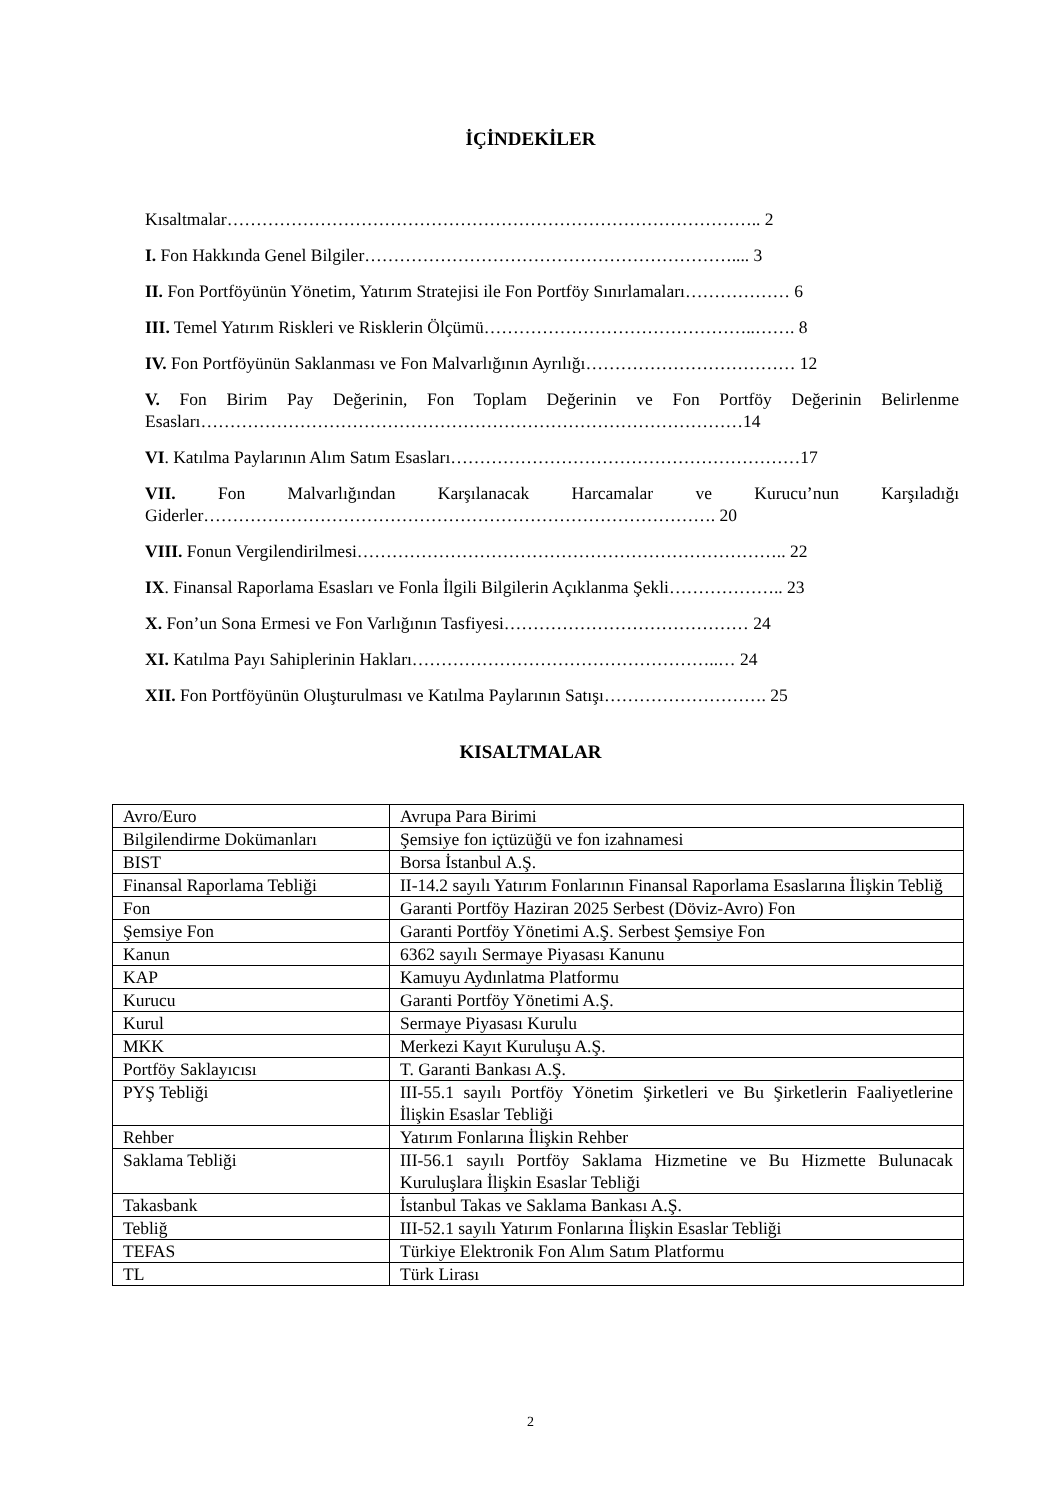İÇİNDEKİLER
Kısaltmalar……………………………………………………………………………….. 2
I. Fon Hakkında Genel Bilgiler……………………………………………………….... 3
II. Fon Portföyünün Yönetim, Yatırım Stratejisi ile Fon Portföy Sınırlamaları……………… 6
III. Temel Yatırım Riskleri ve Risklerin Ölçümü………………………………………..……. 8
IV. Fon Portföyünün Saklanması ve Fon Malvarlığının Ayrılığı……………………………… 12
V. Fon Birim Pay Değerinin, Fon Toplam Değerinin ve Fon Portföy Değerinin Belirlenme Esasları…………………………………………………………………………………14
VI. Katılma Paylarının Alım Satım Esasları……………………………………………………17
VII. Fon Malvarlığından Karşılanacak Harcamalar ve Kurucu’nun Karşıladığı Giderler……………………………………………………………………………. 20
VIII. Fonun Vergilendirilmesi……………………………………………………………….. 22
IX. Finansal Raporlama Esasları ve Fonla İlgili Bilgilerin Açıklanma Şekli……………….. 23
X. Fon’un Sona Ermesi ve Fon Varlığının Tasfiyesi…………………………………… 24
XI. Katılma Payı Sahiplerinin Hakları……………………………………………..… 24
XII. Fon Portföyünün Oluşturulması ve Katılma Paylarının Satışı………………………. 25
KISALTMALAR
| Avro/Euro | Avrupa Para Birimi |
| Bilgilendirme Dokümanları | Şemsiye fon içtüzüğü ve fon izahnamesi |
| BIST | Borsa İstanbul A.Ş. |
| Finansal Raporlama Tebliği | II-14.2 sayılı Yatırım Fonlarının Finansal Raporlama Esaslarına İlişkin Tebliğ |
| Fon | Garanti Portföy Haziran 2025 Serbest (Döviz-Avro) Fon |
| Şemsiye Fon | Garanti Portföy Yönetimi A.Ş. Serbest Şemsiye Fon |
| Kanun | 6362 sayılı Sermaye Piyasası Kanunu |
| KAP | Kamuyu Aydınlatma Platformu |
| Kurucu | Garanti Portföy Yönetimi A.Ş. |
| Kurul | Sermaye Piyasası Kurulu |
| MKK | Merkezi Kayıt Kuruluşu A.Ş. |
| Portföy Saklayıcısı | T. Garanti Bankası A.Ş. |
| PYŞ Tebliği | III-55.1 sayılı Portföy Yönetim Şirketleri ve Bu Şirketlerin Faaliyetlerine İlişkin Esaslar Tebliği |
| Rehber | Yatırım Fonlarına İlişkin Rehber |
| Saklama Tebliği | III-56.1 sayılı Portföy Saklama Hizmetine ve Bu Hizmette Bulunacak Kuruluşlara İlişkin Esaslar Tebliği |
| Takasbank | İstanbul Takas ve Saklama Bankası A.Ş. |
| Tebliğ | III-52.1 sayılı Yatırım Fonlarına İlişkin Esaslar Tebliği |
| TEFAS | Türkiye Elektronik Fon Alım Satım Platformu |
| TL | Türk Lirası |
2